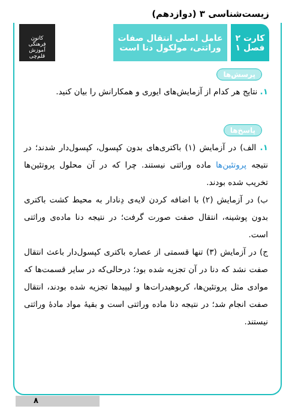زیست‌شناسی ۳ (دوازدهم)
کارت ۲
فصل ۱
عامل اصلی انتقال صفات
وراثتی، مولکول دنا است
کانون
فرهنگی
آموزش
قلم‌چی
پرسش‌ها
۱. نتایج هر کدام از آزمایش‌های ایوری و همکارانش را بیان کنید.
پاسخ‌ها
۱. الف) در آزمایش (۱) باکتری‌های بدون کپسول، کپسول‌دار شدند؛ در نتیجه پروتئین‌ها ماده وراثتی نیستند. چرا که در آن محلول پروتئین‌ها تخریب شده بودند.
ب) در آزمایش (۲) با اضافه کردن لایه‌ی دِنادار به محیط کشت باکتری بدون پوشینه، انتقال صفت صورت گرفت؛ در نتیجه دنا ماده‌ی وراثتی است.
ج) در آزمایش (۳) تنها قسمتی از عصاره باکتری کپسول‌دار باعث انتقال صفت نشد که دنا در آن تجزیه شده بود؛ درحالی‌که در سایر قسمت‌ها که موادی مثل پروتئین‌ها، کربوهیدرات‌ها و لیپیدها تجزیه شده بودند، انتقال صفت انجام شد؛ در نتیجه دنا ماده وراثتی است و بقیهٔ مواد مادهٔ وراثتی نیستند.
۸